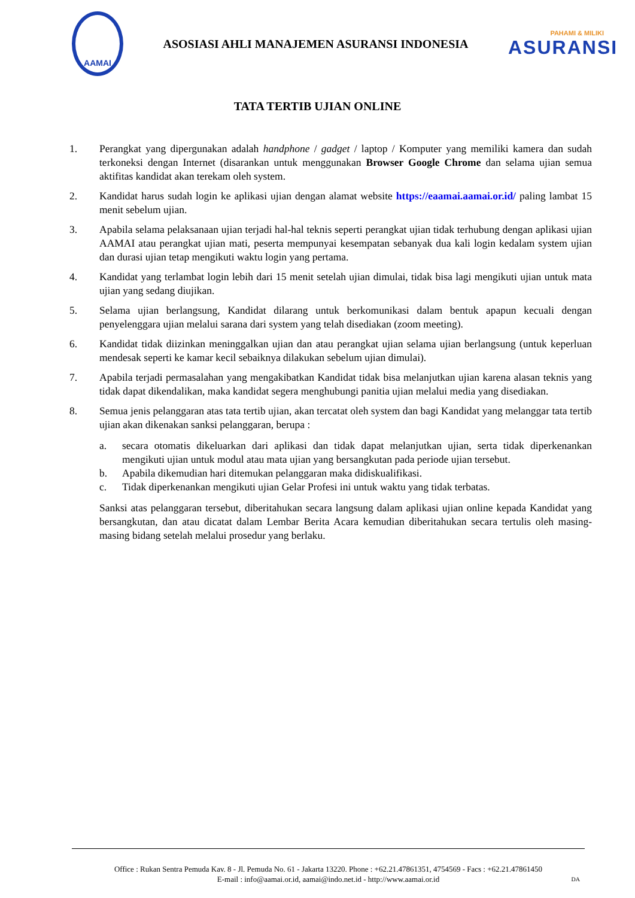AAMAI
ASOSIASI AHLI MANAJEMEN ASURANSI INDONESIA
PAHAMI & MILIKI
ASURANSI
TATA TERTIB UJIAN ONLINE
1. Perangkat yang dipergunakan adalah handphone / gadget / laptop / Komputer yang memiliki kamera dan sudah terkoneksi dengan Internet (disarankan untuk menggunakan Browser Google Chrome dan selama ujian semua aktifitas kandidat akan terekam oleh system.
2. Kandidat harus sudah login ke aplikasi ujian dengan alamat website https://eaamai.aamai.or.id/ paling lambat 15 menit sebelum ujian.
3. Apabila selama pelaksanaan ujian terjadi hal-hal teknis seperti perangkat ujian tidak terhubung dengan aplikasi ujian AAMAI atau perangkat ujian mati, peserta mempunyai kesempatan sebanyak dua kali login kedalam system ujian dan durasi ujian tetap mengikuti waktu login yang pertama.
4. Kandidat yang terlambat login lebih dari 15 menit setelah ujian dimulai, tidak bisa lagi mengikuti ujian untuk mata ujian yang sedang diujikan.
5. Selama ujian berlangsung, Kandidat dilarang untuk berkomunikasi dalam bentuk apapun kecuali dengan penyelenggara ujian melalui sarana dari system yang telah disediakan (zoom meeting).
6. Kandidat tidak diizinkan meninggalkan ujian dan atau perangkat ujian selama ujian berlangsung (untuk keperluan mendesak seperti ke kamar kecil sebaiknya dilakukan sebelum ujian dimulai).
7. Apabila terjadi permasalahan yang mengakibatkan Kandidat tidak bisa melanjutkan ujian karena alasan teknis yang tidak dapat dikendalikan, maka kandidat segera menghubungi panitia ujian melalui media yang disediakan.
8. Semua jenis pelanggaran atas tata tertib ujian, akan tercatat oleh system dan bagi Kandidat yang melanggar tata tertib ujian akan dikenakan sanksi pelanggaran, berupa :
a. secara otomatis dikeluarkan dari aplikasi dan tidak dapat melanjutkan ujian, serta tidak diperkenankan mengikuti ujian untuk modul atau mata ujian yang bersangkutan pada periode ujian tersebut.
b. Apabila dikemudian hari ditemukan pelanggaran maka didiskualifikasi.
c. Tidak diperkenankan mengikuti ujian Gelar Profesi ini untuk waktu yang tidak terbatas.
Sanksi atas pelanggaran tersebut, diberitahukan secara langsung dalam aplikasi ujian online kepada Kandidat yang bersangkutan, dan atau dicatat dalam Lembar Berita Acara kemudian diberitahukan secara tertulis oleh masing-masing bidang setelah melalui prosedur yang berlaku.
Office : Rukan Sentra Pemuda Kav. 8 - Jl. Pemuda No. 61 - Jakarta 13220. Phone : +62.21.47861351, 4754569 - Facs : +62.21.47861450
E-mail : info@aamai.or.id, aamai@indo.net.id - http://www.aamai.or.id
DA